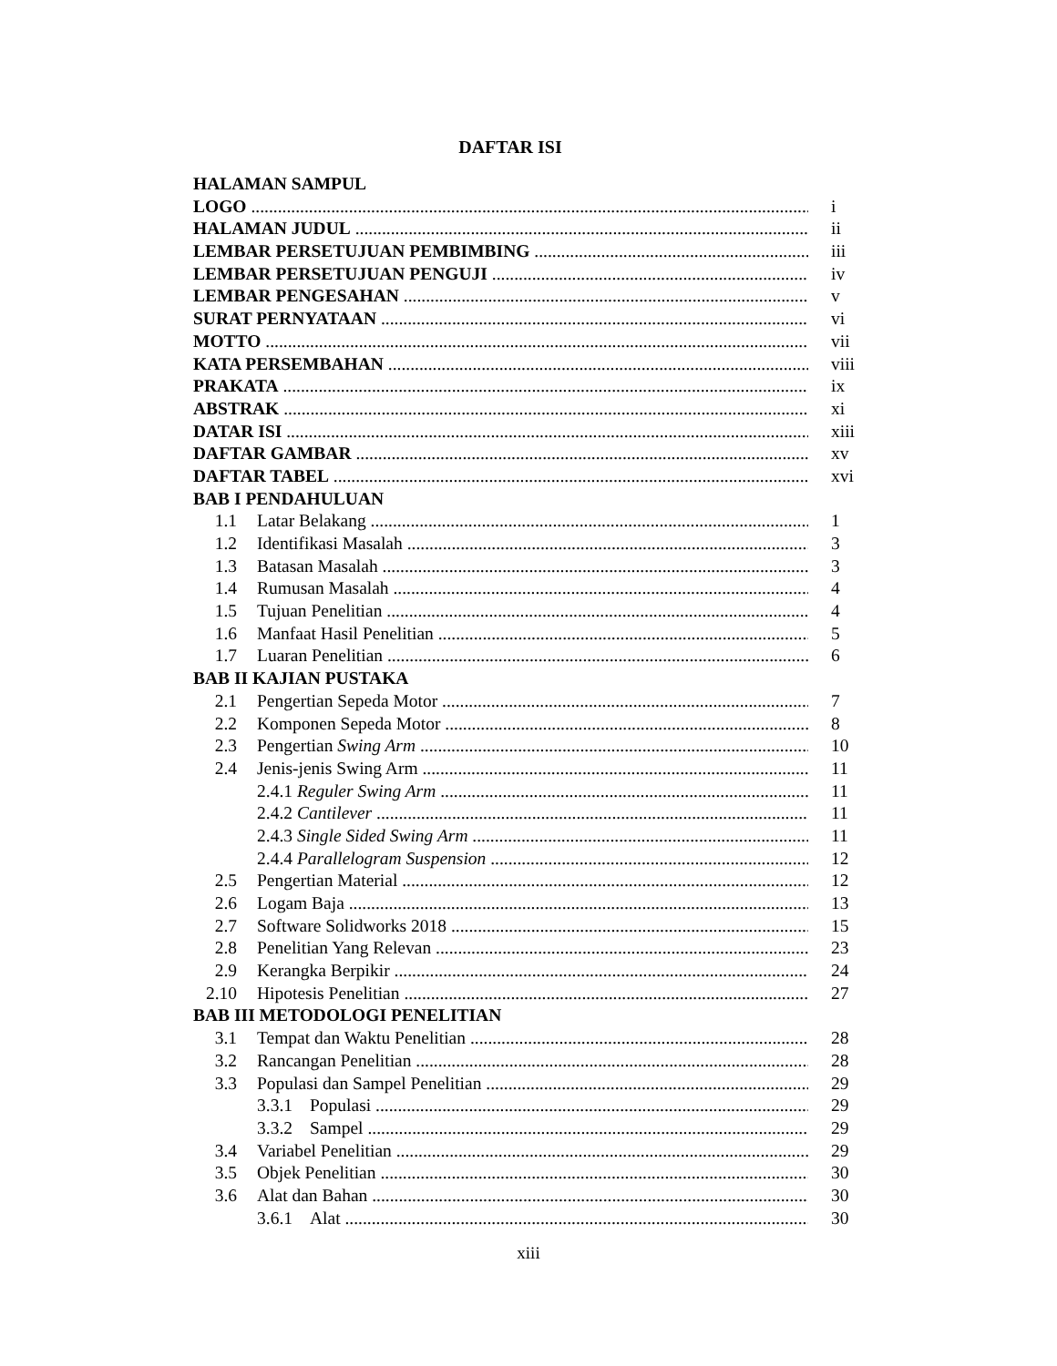DAFTAR ISI
HALAMAN SAMPUL
LOGO i
HALAMAN JUDUL ii
LEMBAR PERSETUJUAN PEMBIMBING iii
LEMBAR PERSETUJUAN PENGUJI iv
LEMBAR PENGESAHAN v
SURAT PERNYATAAN vi
MOTTO vii
KATA PERSEMBAHAN viii
PRAKATA ix
ABSTRAK xi
DATAR ISI xiii
DAFTAR GAMBAR xv
DAFTAR TABEL xvi
BAB I PENDAHULUAN
1.1 Latar Belakang 1
1.2 Identifikasi Masalah 3
1.3 Batasan Masalah 3
1.4 Rumusan Masalah 4
1.5 Tujuan Penelitian 4
1.6 Manfaat Hasil Penelitian 5
1.7 Luaran Penelitian 6
BAB II KAJIAN PUSTAKA
2.1 Pengertian Sepeda Motor 7
2.2 Komponen Sepeda Motor 8
2.3 Pengertian Swing Arm 10
2.4 Jenis-jenis Swing Arm 11
2.4.1 Reguler Swing Arm 11
2.4.2 Cantilever 11
2.4.3 Single Sided Swing Arm 11
2.4.4 Parallelogram Suspension 12
2.5 Pengertian Material 12
2.6 Logam Baja 13
2.7 Software Solidworks 2018 15
2.8 Penelitian Yang Relevan 23
2.9 Kerangka Berpikir 24
2.10 Hipotesis Penelitian 27
BAB III METODOLOGI PENELITIAN
3.1 Tempat dan Waktu Penelitian 28
3.2 Rancangan Penelitian 28
3.3 Populasi dan Sampel Penelitian 29
3.3.1 Populasi 29
3.3.2 Sampel 29
3.4 Variabel Penelitian 29
3.5 Objek Penelitian 30
3.6 Alat dan Bahan 30
3.6.1 Alat 30
xiii